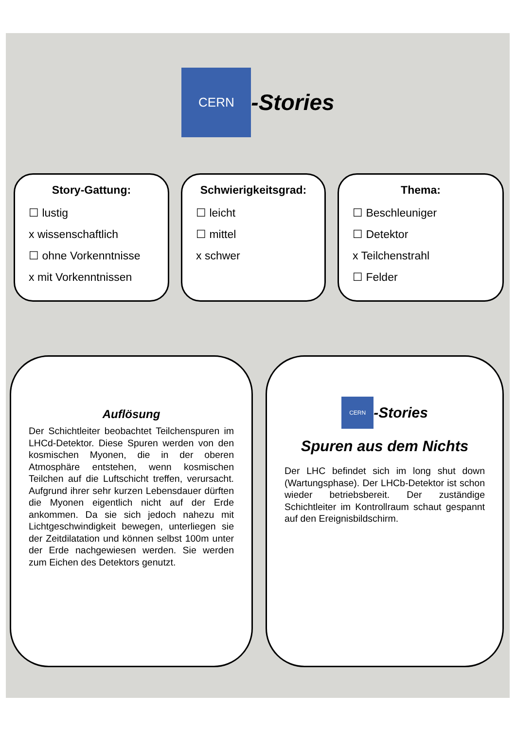CERN
-Stories
Story-Gattung:
☐ lustig
x wissenschaftlich
☐ ohne Vorkenntnisse
x mit Vorkenntnissen
Schwierigkeitsgrad:
☐ leicht
☐ mittel
x schwer
Thema:
☐ Beschleuniger
☐ Detektor
x Teilchenstrahl
☐ Felder
Auflösung
Der Schichtleiter beobachtet Teilchenspuren im LHCd-Detektor. Diese Spuren werden von den kosmischen Myonen, die in der oberen Atmosphäre entstehen, wenn kosmischen Teilchen auf die Luftschicht treffen, verursacht. Aufgrund ihrer sehr kurzen Lebensdauer dürften die Myonen eigentlich nicht auf der Erde ankommen. Da sie sich jedoch nahezu mit Lichtgeschwindigkeit bewegen, unterliegen sie der Zeitdilatation und können selbst 100m unter der Erde nachgewiesen werden. Sie werden zum Eichen des Detektors genutzt.
CERN
-Stories
Spuren aus dem Nichts
Der LHC befindet sich im long shut down (Wartungsphase). Der LHCb-Detektor ist schon wieder betriebsbereit. Der zuständige Schichtleiter im Kontrollraum schaut gespannt auf den Ereignisbildschirm.